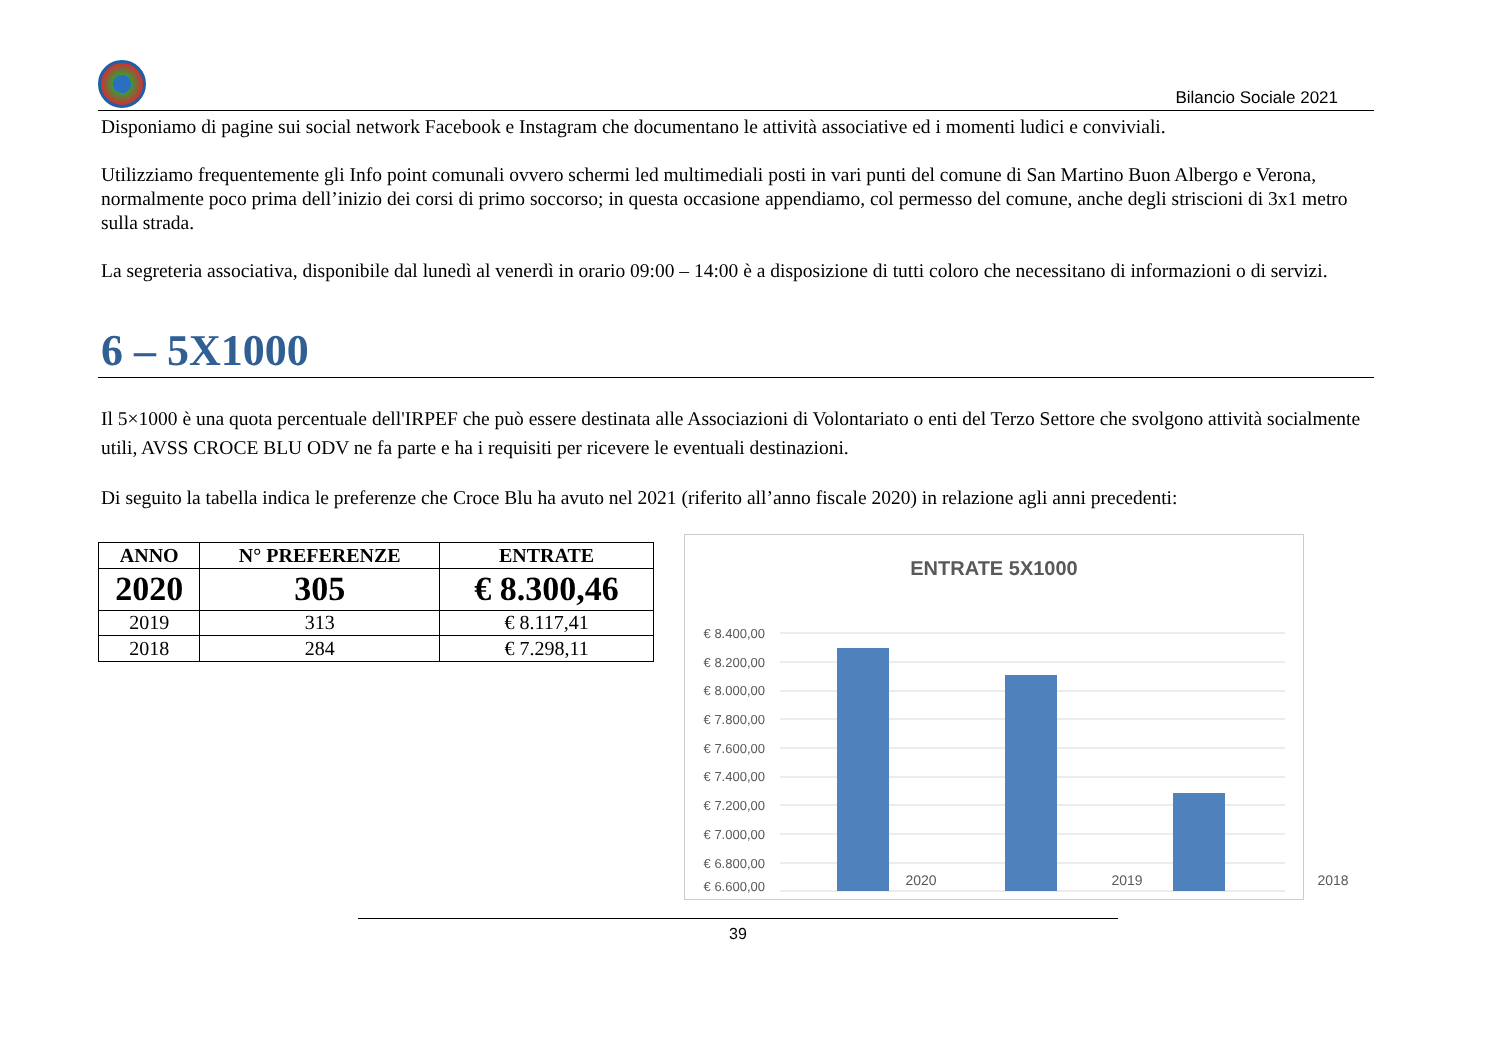Bilancio Sociale 2021
Disponiamo di pagine sui social network Facebook e Instagram che documentano le attività associative ed i momenti ludici e conviviali.
Utilizziamo frequentemente gli Info point comunali ovvero schermi led multimediali posti in vari punti del comune di San Martino Buon Albergo e Verona, normalmente poco prima dell’inizio dei corsi di primo soccorso; in questa occasione appendiamo, col permesso del comune, anche degli striscioni di 3x1 metro sulla strada.
La segreteria associativa, disponibile dal lunedì al venerdì in orario 09:00 – 14:00 è a disposizione di tutti coloro che necessitano di informazioni o di servizi.
6 – 5X1000
Il 5×1000 è una quota percentuale dell'IRPEF che può essere destinata alle Associazioni di Volontariato o enti del Terzo Settore che svolgono attività socialmente utili, AVSS CROCE BLU ODV ne fa parte e ha i requisiti per ricevere le eventuali destinazioni.
Di seguito la tabella indica le preferenze che Croce Blu ha avuto nel 2021 (riferito all’anno fiscale 2020) in relazione agli anni precedenti:
| ANNO | N° PREFERENZE | ENTRATE |
| --- | --- | --- |
| 2020 | 305 | € 8.300,46 |
| 2019 | 313 | € 8.117,41 |
| 2018 | 284 | € 7.298,11 |
ENTRATE 5X1000
€ 8.400,00
€ 8.200,00
€ 8.000,00
€ 7.800,00
€ 7.600,00
€ 7.400,00
€ 7.200,00
€ 7.000,00
€ 6.800,00
€ 6.600,00
2020 2019 2018
39